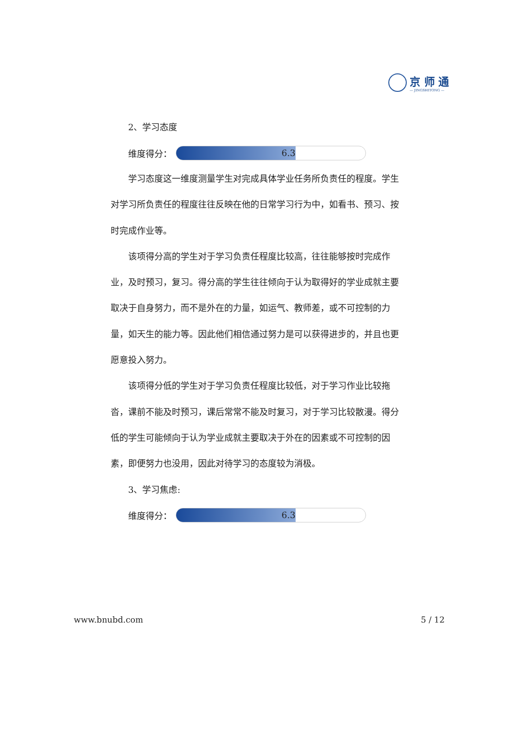京 师 通
— JINGSHITONG —
2、学习态度
维度得分：
6.3
学习态度这一维度测量学生对完成具体学业任务所负责任的程度。学生对学习所负责任的程度往往反映在他的日常学习行为中，如看书、预习、按时完成作业等。
该项得分高的学生对于学习负责任程度比较高，往往能够按时完成作业，及时预习，复习。得分高的学生往往倾向于认为取得好的学业成就主要取决于自身努力，而不是外在的力量，如运气、教师差，或不可控制的力量，如天生的能力等。因此他们相信通过努力是可以获得进步的，并且也更愿意投入努力。
该项得分低的学生对于学习负责任程度比较低，对于学习作业比较拖沓，课前不能及时预习，课后常常不能及时复习，对于学习比较散漫。得分低的学生可能倾向于认为学业成就主要取决于外在的因素或不可控制的因素，即便努力也没用，因此对待学习的态度较为消极。
3、学习焦虑:
维度得分：
6.3
www.bnubd.com 5 / 12